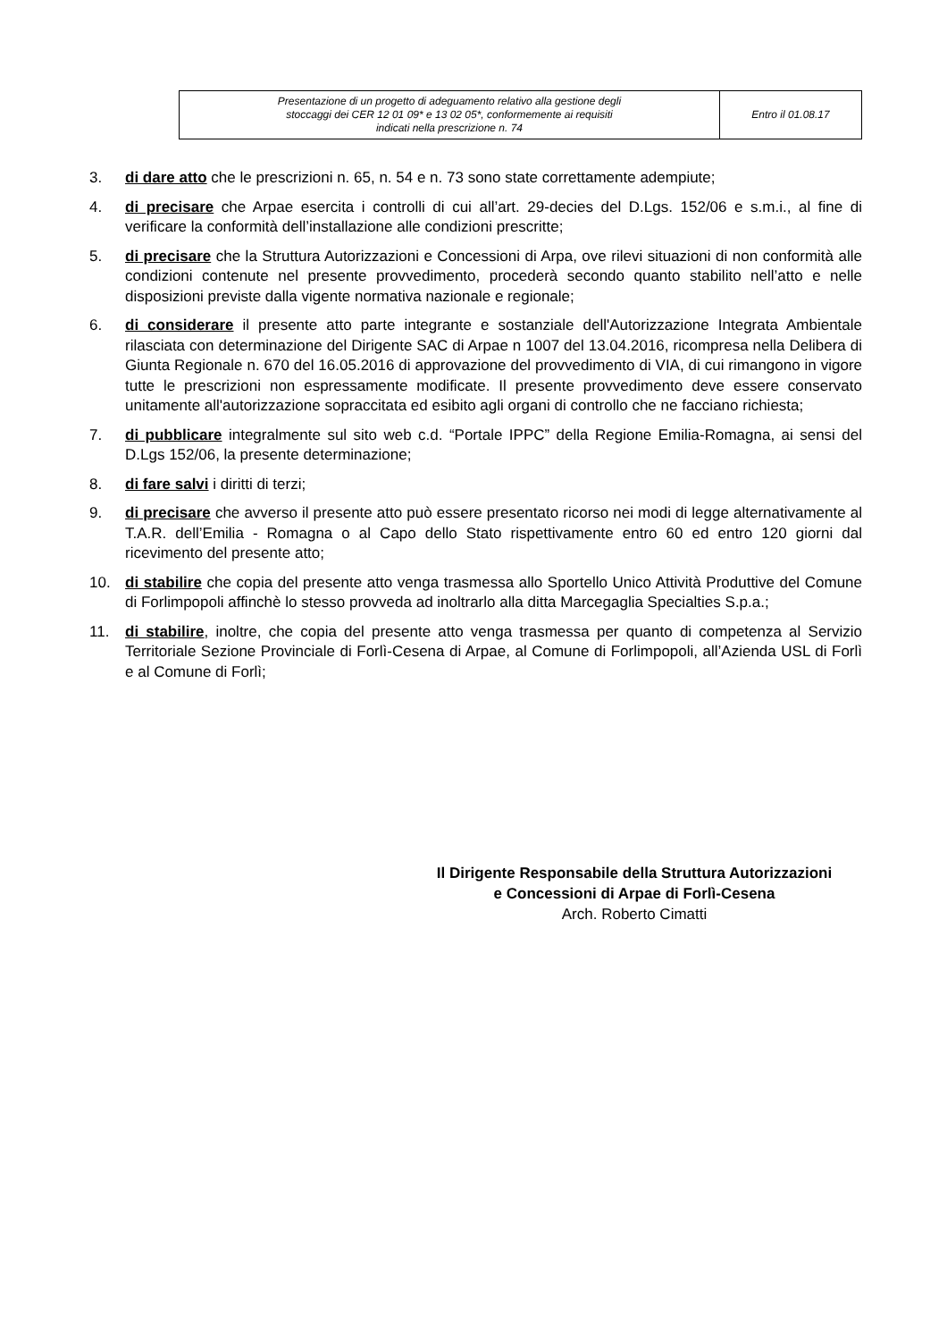| Presentazione di un progetto di adeguamento relativo alla gestione degli stoccaggi dei CER 12 01 09* e 13 02 05*, conformemente ai requisiti indicati nella prescrizione n. 74 | Entro il 01.08.17 |
3. di dare atto che le prescrizioni n. 65, n. 54 e n. 73 sono state correttamente adempiute;
4. di precisare che Arpae esercita i controlli di cui all’art. 29-decies del D.Lgs. 152/06 e s.m.i., al fine di verificare la conformità dell’installazione alle condizioni prescritte;
5. di precisare che la Struttura Autorizzazioni e Concessioni di Arpa, ove rilevi situazioni di non conformità alle condizioni contenute nel presente provvedimento, procederà secondo quanto stabilito nell’atto e nelle disposizioni previste dalla vigente normativa nazionale e regionale;
6. di considerare il presente atto parte integrante e sostanziale dell'Autorizzazione Integrata Ambientale rilasciata con determinazione del Dirigente SAC di Arpae n 1007 del 13.04.2016, ricompresa nella Delibera di Giunta Regionale n. 670 del 16.05.2016 di approvazione del provvedimento di VIA, di cui rimangono in vigore tutte le prescrizioni non espressamente modificate. Il presente provvedimento deve essere conservato unitamente all'autorizzazione sopraccitata ed esibito agli organi di controllo che ne facciano richiesta;
7. di pubblicare integralmente sul sito web c.d. “Portale IPPC” della Regione Emilia-Romagna, ai sensi del D.Lgs 152/06, la presente determinazione;
8. di fare salvi i diritti di terzi;
9. di precisare che avverso il presente atto può essere presentato ricorso nei modi di legge alternativamente al T.A.R. dell’Emilia - Romagna o al Capo dello Stato rispettivamente entro 60 ed entro 120 giorni dal ricevimento del presente atto;
10. di stabilire che copia del presente atto venga trasmessa allo Sportello Unico Attività Produttive del Comune di Forlimpopoli affinchè lo stesso provveda ad inoltrarlo alla ditta Marcegaglia Specialties S.p.a.;
11. di stabilire, inoltre, che copia del presente atto venga trasmessa per quanto di competenza al Servizio Territoriale Sezione Provinciale di Forlì-Cesena di Arpae, al Comune di Forlimpopoli, all’Azienda USL di Forlì e al Comune di Forlì;
Il Dirigente Responsabile della Struttura Autorizzazioni
e Concessioni di Arpae di Forlì-Cesena
Arch. Roberto Cimatti